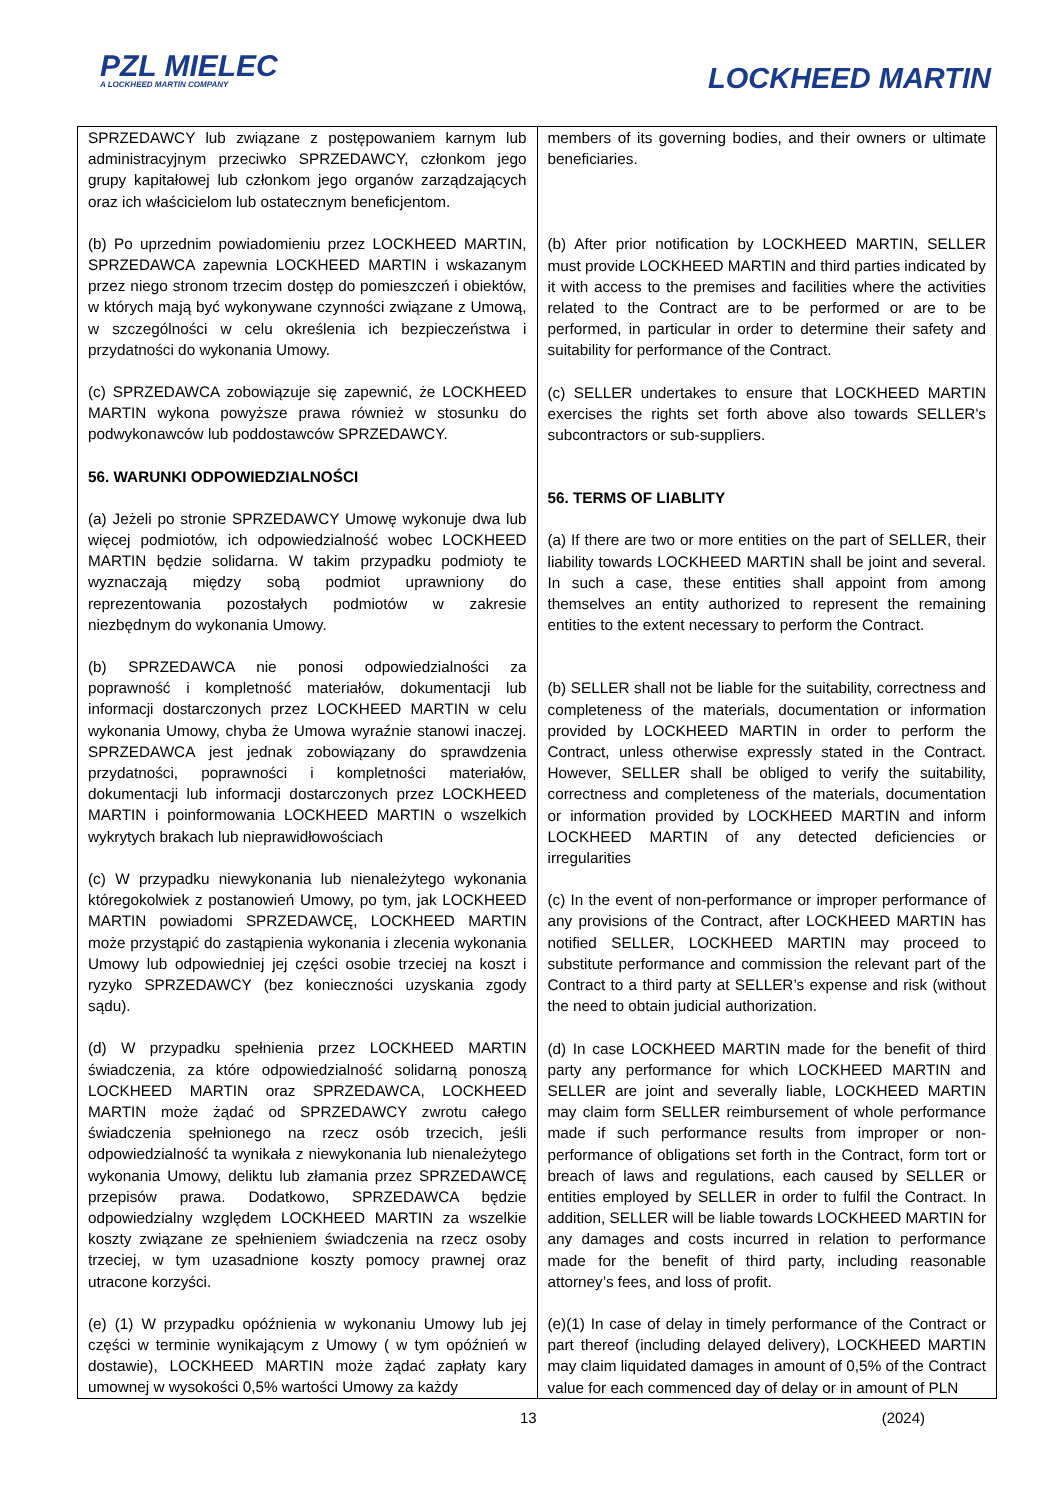PZL MIELEC
A LOCKHEED MARTIN COMPANY
LOCKHEED MARTIN
| SPRZEDAWCY lub związane z postępowaniem karnym lub administracyjnym przeciwko SPRZEDAWCY, członkom jego grupy kapitałowej lub członkom jego organów zarządzających oraz ich właścicielom lub ostatecznym beneficjentom. (b) Po uprzednim powiadomieniu przez LOCKHEED MARTIN, SPRZEDAWCA zapewnia LOCKHEED MARTIN i wskazanym przez niego stronom trzecim dostęp do pomieszczeń i obiektów, w których mają być wykonywane czynności związane z Umową, w szczególności w celu określenia ich bezpieczeństwa i przydatności do wykonania Umowy. (c) SPRZEDAWCA zobowiązuje się zapewnić, że LOCKHEED MARTIN wykona powyższe prawa również w stosunku do podwykonawców lub poddostawców SPRZEDAWCY. 56. WARUNKI ODPOWIEDZIALNOŚCI (a) Jeżeli po stronie SPRZEDAWCY Umowę wykonuje dwa lub więcej podmiotów, ich odpowiedzialność wobec LOCKHEED MARTIN będzie solidarna. W takim przypadku podmioty te wyznaczają między sobą podmiot uprawniony do reprezentowania pozostałych podmiotów w zakresie niezbędnym do wykonania Umowy. (b) SPRZEDAWCA nie ponosi odpowiedzialności za poprawność i kompletność materiałów, dokumentacji lub informacji dostarczonych przez LOCKHEED MARTIN w celu wykonania Umowy, chyba że Umowa wyraźnie stanowi inaczej. SPRZEDAWCA jest jednak zobowiązany do sprawdzenia przydatności, poprawności i kompletności materiałów, dokumentacji lub informacji dostarczonych przez LOCKHEED MARTIN i poinformowania LOCKHEED MARTIN o wszelkich wykrytych brakach lub nieprawidłowościach (c) W przypadku niewykonania lub nienależytego wykonania któregokolwiek z postanowień Umowy, po tym, jak LOCKHEED MARTIN powiadomi SPRZEDAWCĘ, LOCKHEED MARTIN może przystąpić do zastąpienia wykonania i zlecenia wykonania Umowy lub odpowiedniej jej części osobie trzeciej na koszt i ryzyko SPRZEDAWCY (bez konieczności uzyskania zgody sądu). (d) W przypadku spełnienia przez LOCKHEED MARTIN świadczenia, za które odpowiedzialność solidarną ponoszą LOCKHEED MARTIN oraz SPRZEDAWCA, LOCKHEED MARTIN może żądać od SPRZEDAWCY zwrotu całego świadczenia spełnionego na rzecz osób trzecich, jeśli odpowiedzialność ta wynikała z niewykonania lub nienależytego wykonania Umowy, deliktu lub złamania przez SPRZEDAWCĘ przepisów prawa. Dodatkowo, SPRZEDAWCA będzie odpowiedzialny względem LOCKHEED MARTIN za wszelkie koszty związane ze spełnieniem świadczenia na rzecz osoby trzeciej, w tym uzasadnione koszty pomocy prawnej oraz utracone korzyści. (e) (1) W przypadku opóźnienia w wykonaniu Umowy lub jej części w terminie wynikającym z Umowy ( w tym opóźnień w dostawie), LOCKHEED MARTIN może żądać zapłaty kary umownej w wysokości 0,5% wartości Umowy za każdy | members of its governing bodies, and their owners or ultimate beneficiaries. (b) After prior notification by LOCKHEED MARTIN, SELLER must provide LOCKHEED MARTIN and third parties indicated by it with access to the premises and facilities where the activities related to the Contract are to be performed or are to be performed, in particular in order to determine their safety and suitability for performance of the Contract. (c) SELLER undertakes to ensure that LOCKHEED MARTIN exercises the rights set forth above also towards SELLER's subcontractors or sub-suppliers. 56. TERMS OF LIABLITY (a) If there are two or more entities on the part of SELLER, their liability towards LOCKHEED MARTIN shall be joint and several. In such a case, these entities shall appoint from among themselves an entity authorized to represent the remaining entities to the extent necessary to perform the Contract. (b) SELLER shall not be liable for the suitability, correctness and completeness of the materials, documentation or information provided by LOCKHEED MARTIN in order to perform the Contract, unless otherwise expressly stated in the Contract. However, SELLER shall be obliged to verify the suitability, correctness and completeness of the materials, documentation or information provided by LOCKHEED MARTIN and inform LOCKHEED MARTIN of any detected deficiencies or irregularities (c) In the event of non-performance or improper performance of any provisions of the Contract, after LOCKHEED MARTIN has notified SELLER, LOCKHEED MARTIN may proceed to substitute performance and commission the relevant part of the Contract to a third party at SELLER’s expense and risk (without the need to obtain judicial authorization. (d) In case LOCKHEED MARTIN made for the benefit of third party any performance for which LOCKHEED MARTIN and SELLER are joint and severally liable, LOCKHEED MARTIN may claim form SELLER reimbursement of whole performance made if such performance results from improper or non-performance of obligations set forth in the Contract, form tort or breach of laws and regulations, each caused by SELLER or entities employed by SELLER in order to fulfil the Contract. In addition, SELLER will be liable towards LOCKHEED MARTIN for any damages and costs incurred in relation to performance made for the benefit of third party, including reasonable attorney’s fees, and loss of profit. (e)(1) In case of delay in timely performance of the Contract or part thereof (including delayed delivery), LOCKHEED MARTIN may claim liquidated damages in amount of 0,5% of the Contract value for each commenced day of delay or in amount of PLN |
13 (2024)